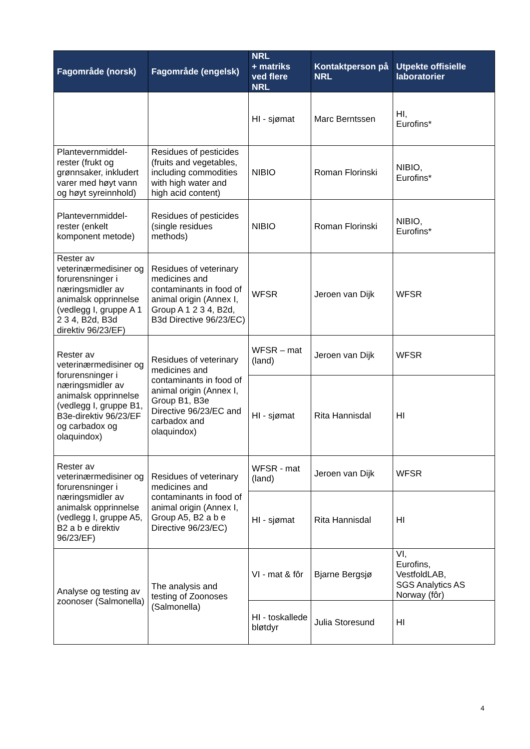| Fagområde (norsk) | Fagområde (engelsk) | NRL + matriks ved flere NRL | Kontaktperson på NRL | Utpekte offisielle laboratorier |
| --- | --- | --- | --- | --- |
| | | HI - sjømat | Marc Berntssen | HI, Eurofins* |
| Plantevernmiddel-rester (frukt og grønnsaker, inkludert varer med høyt vann og høyt syreinnhold) | Residues of pesticides (fruits and vegetables, including commodities with high water and high acid content) | NIBIO | Roman Florinski | NIBIO, Eurofins* |
| Plantevernmiddel-rester (enkelt komponent metode) | Residues of pesticides (single residues methods) | NIBIO | Roman Florinski | NIBIO, Eurofins* |
| Rester av veterinærmedisiner og forurensninger i næringsmidler av animalsk opprinnelse (vedlegg I, gruppe A 1 2 3 4, B2d, B3d direktiv 96/23/EF) | Residues of veterinary medicines and contaminants in food of animal origin (Annex I, Group A 1 2 3 4, B2d, B3d Directive 96/23/EC) | WFSR | Jeroen van Dijk | WFSR |
| Rester av veterinærmedisiner og forurensninger i næringsmidler av animalsk opprinnelse (vedlegg I, gruppe B1, B3e-direktiv 96/23/EF og carbadox og olaquindox) | Residues of veterinary medicines and contaminants in food of animal origin (Annex I, Group B1, B3e Directive 96/23/EC and carbadox and olaquindox) | WFSR – mat (land) | Jeroen van Dijk | WFSR |
| | | HI - sjømat | Rita Hannisdal | HI |
| Rester av veterinærmedisiner og forurensninger i næringsmidler av animalsk opprinnelse (vedlegg I, gruppe A5, B2 a b e direktiv 96/23/EF) | Residues of veterinary medicines and contaminants in food of animal origin (Annex I, Group A5, B2 a b e Directive 96/23/EC) | WFSR - mat (land) | Jeroen van Dijk | WFSR |
| | | HI - sjømat | Rita Hannisdal | HI |
| Analyse og testing av zoonoser (Salmonella) | The analysis and testing of Zoonoses (Salmonella) | VI - mat & fôr | Bjarne Bergsjø | VI, Eurofins, VestfoldLAB, SGS Analytics AS Norway (fôr) |
| | | HI - toskallede bløtdyr | Julia Storesund | HI |
4